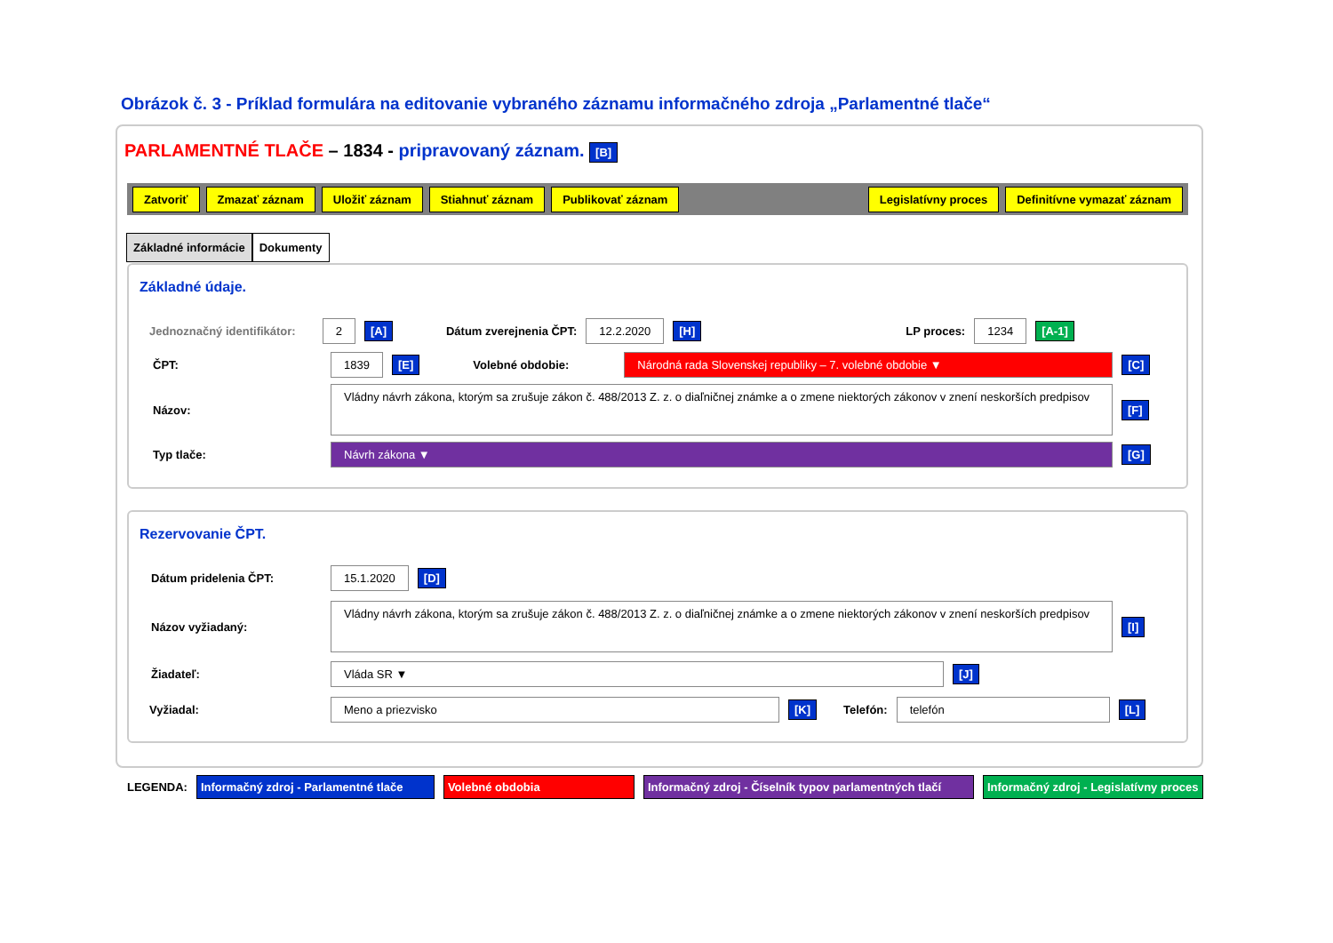Obrázok č. 3 - Príklad formulára na editovanie vybraného záznamu informačného zdroja „Parlamentné tlače“
PARLAMENTNÉ TLAČE – 1834 - pripravovaný záznam. [B]
Zatvoriť Zmazať záznam Uložiť záznam Stiahnuť záznam Publikovať záznam Legislatívny proces Definitívne vymazať záznam
Základné informácie Dokumenty
Základné údaje.
Jednoznačný identifikátor: 2 [A] Dátum zverejnenia ČPT: 12.2.2020 [H] LP proces: 1234 [A-1]
ČPT: 1839 [E] Volebné obdobie: Národná rada Slovenskej republiky – 7. volebné obdobie ▼ [C]
Názov: Vládny návrh zákona, ktorým sa zrušuje zákon č. 488/2013 Z. z. o diaľničnej známke a o zmene niektorých zákonov v znení neskorších predpisov [F]
Typ tlače: Návrh zákona ▼ [G]
Rezervovanie ČPT.
Dátum pridelenia ČPT: 15.1.2020 [D]
Názov vyžiadaný: Vládny návrh zákona, ktorým sa zrušuje zákon č. 488/2013 Z. z. o diaľničnej známke a o zmene niektorých zákonov v znení neskorších predpisov [I]
Žiadateľ: Vláda SR ▼ [J]
Vyžiadal: Meno a priezvisko [K] Telefón: telefón [L]
LEGENDA: Informačný zdroj - Parlamentné tlače Volebné obdobia Informačný zdroj - Číselník typov parlamentných tlačí Informačný zdroj - Legislatívny proces